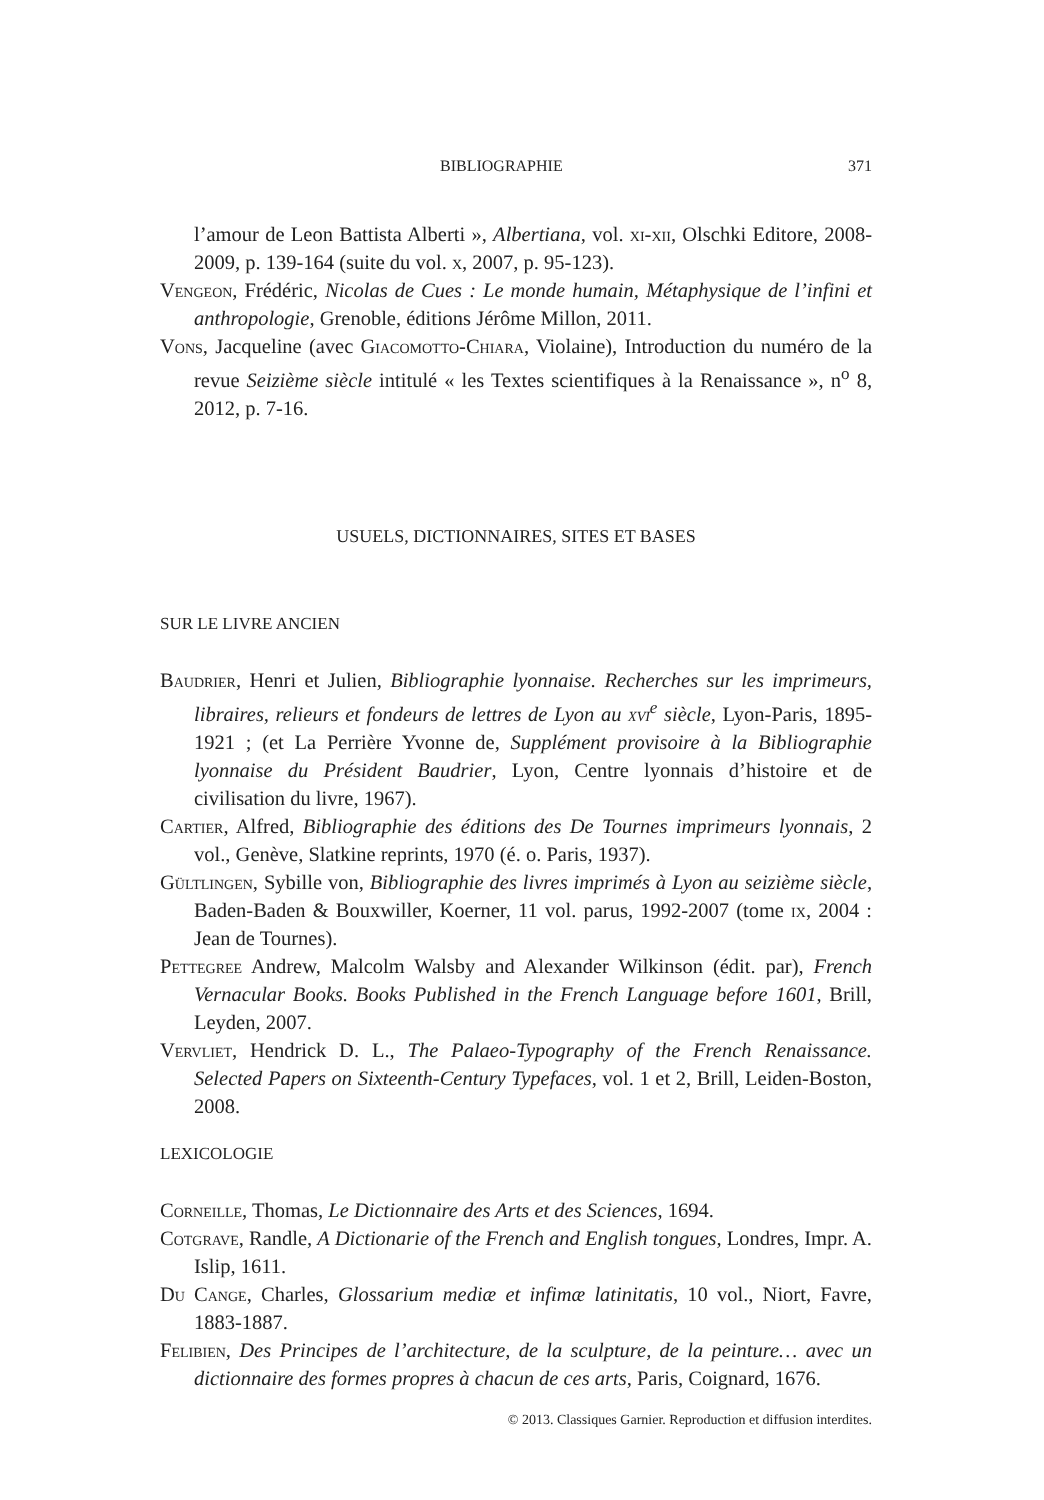BIBLIOGRAPHIE 371
l’amour de Leon Battista Alberti », Albertiana, vol. xi-xii, Olschki Editore, 2008-2009, p. 139-164 (suite du vol. x, 2007, p. 95-123).
Vengeon, Frédéric, Nicolas de Cues : Le monde humain, Métaphysique de l’infini et anthropologie, Grenoble, éditions Jérôme Millon, 2011.
Vons, Jacqueline (avec Giacomotto-Chiara, Violaine), Introduction du numéro de la revue Seizième siècle intitulé « les Textes scientifiques à la Renaissance », n<sup>o</sup> 8, 2012, p. 7-16.
USUELS, DICTIONNAIRES, SITES ET BASES
SUR LE LIVRE ANCIEN
Baudrier, Henri et Julien, Bibliographie lyonnaise. Recherches sur les imprimeurs, libraires, relieurs et fondeurs de lettres de Lyon au xvi<sup>e</sup> siècle, Lyon-Paris, 1895-1921 ; (et La Perrière Yvonne de, Supplément provisoire à la Bibliographie lyonnaise du Président Baudrier, Lyon, Centre lyonnais d’histoire et de civilisation du livre, 1967).
Cartier, Alfred, Bibliographie des éditions des De Tournes imprimeurs lyonnais, 2 vol., Genève, Slatkine reprints, 1970 (é. o. Paris, 1937).
Gültlingen, Sybille von, Bibliographie des livres imprimés à Lyon au seizième siècle, Baden-Baden & Bouxwiller, Koerner, 11 vol. parus, 1992-2007 (tome ix, 2004 : Jean de Tournes).
Pettegree Andrew, Malcolm Walsby and Alexander Wilkinson (édit. par), French Vernacular Books. Books Published in the French Language before 1601, Brill, Leyden, 2007.
Vervliet, Hendrick D. L., The Palaeo-Typography of the French Renaissance. Selected Papers on Sixteenth-Century Typefaces, vol. 1 et 2, Brill, Leiden-Boston, 2008.
LEXICOLOGIE
Corneille, Thomas, Le Dictionnaire des Arts et des Sciences, 1694.
Cotgrave, Randle, A Dictionarie of the French and English tongues, Londres, Impr. A. Islip, 1611.
Du Cange, Charles, Glossarium mediæ et infimæ latinitatis, 10 vol., Niort, Favre, 1883-1887.
Felibien, Des Principes de l’architecture, de la sculpture, de la peinture… avec un dictionnaire des formes propres à chacun de ces arts, Paris, Coignard, 1676.
© 2013. Classiques Garnier. Reproduction et diffusion interdites.